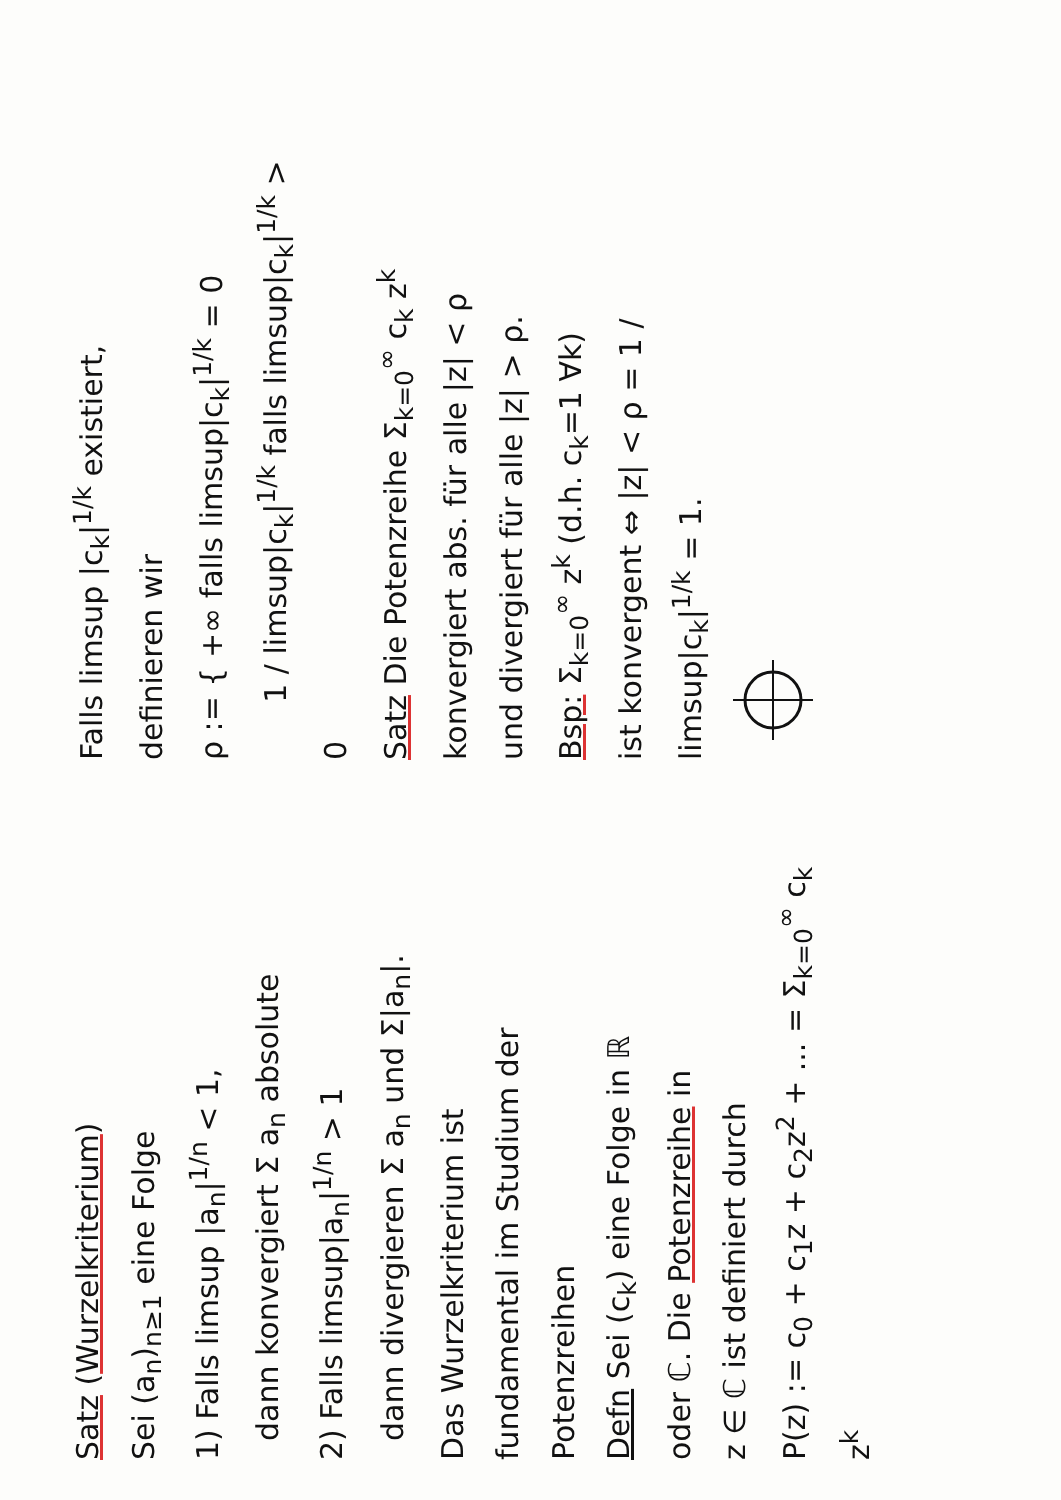Satz (Wurzelkriterium)
Sei (a<sub>n</sub>)<sub>n≥1</sub> eine Folge
1) Falls limsup |a<sub>n</sub>|<sup>1/n</sup> < 1,
dann konvergiert Σ a<sub>n</sub> absolute
2) Falls limsup|a<sub>n</sub>|<sup>1/n</sup> > 1
dann divergieren Σ a<sub>n</sub> und Σ|a<sub>n</sub>|.
Das Wurzelkriterium ist
fundamental im Studium der
Potenzreihen
Defn Sei (c<sub>k</sub>) eine Folge in ℝ
oder ℂ. Die Potenzreihe in
z ∈ ℂ ist definiert durch
P(z) := c<sub>0</sub> + c<sub>1</sub>z + c<sub>2</sub>z<sup>2</sup> + ... = Σ<sub>k=0</sub><sup>∞</sup> c<sub>k</sub> z<sup>k</sup>
Falls limsup |c<sub>k</sub>|<sup>1/k</sup> existiert,
definieren wir
ρ := { +∞ falls limsup|c<sub>k</sub>|<sup>1/k</sup> = 0
1 / limsup|c<sub>k</sub>|<sup>1/k</sup> falls limsup|c<sub>k</sub>|<sup>1/k</sup> > 0
Satz Die Potenzreihe Σ<sub>k=0</sub><sup>∞</sup> c<sub>k</sub> z<sup>k</sup>
konvergiert abs. für alle |z| < ρ
und divergiert für alle |z| > ρ.
Bsp: Σ<sub>k=0</sub><sup>∞</sup> z<sup>k</sup> (d.h. c<sub>k</sub>=1 ∀k)
ist konvergent ⇔ |z| < ρ = 1 / limsup|c<sub>k</sub>|<sup>1/k</sup> = 1.